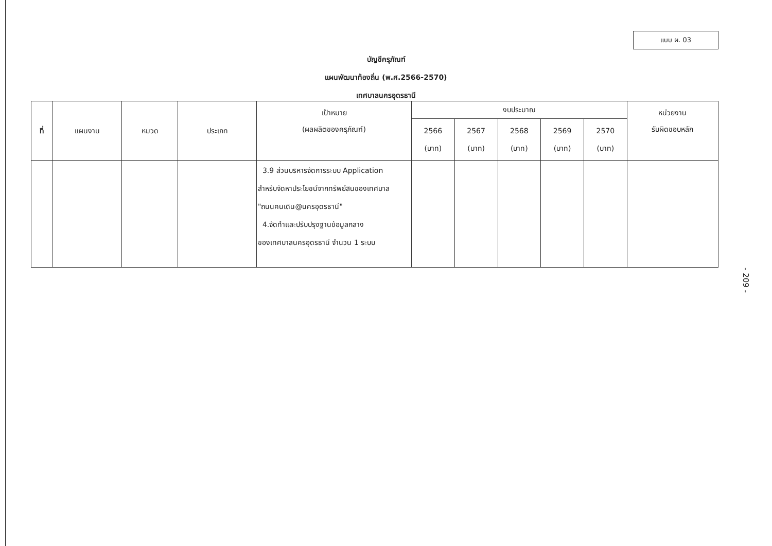แบบ ผ. 03
บัญชีครุภัณฑ์
แผนพัฒนาท้องถิ่น (พ.ศ.2566-2570)
เทศบาลนครอุดรธานี
| ที่ | แผนงาน | หมวด | ประเภท | เป้าหมาย (ผลผลิตของครุภัณฑ์) | งบประมาณ | | | | | หน่วยงาน รับผิดชอบหลัก |
| --- | --- | --- | --- | --- | --- | --- | --- | --- | --- | --- |
| | | | | | 2566 (บาท) | 2567 (บาท) | 2568 (บาท) | 2569 (บาท) | 2570 (บาท) | |
| | | | | 3.9 ส่วนบริหารจัดการระบบ Application สำหรับจัดหาประโยชน์จากทรัพย์สินของเทศบาล "ถนนคนเดิน@นครอุดรธานี" 4.จัดทำและปรับปรุงฐานข้อมูลกลาง ของเทศบาลนครอุดรธานี จำนวน 1 ระบบ | | | | | | |
- 209 -